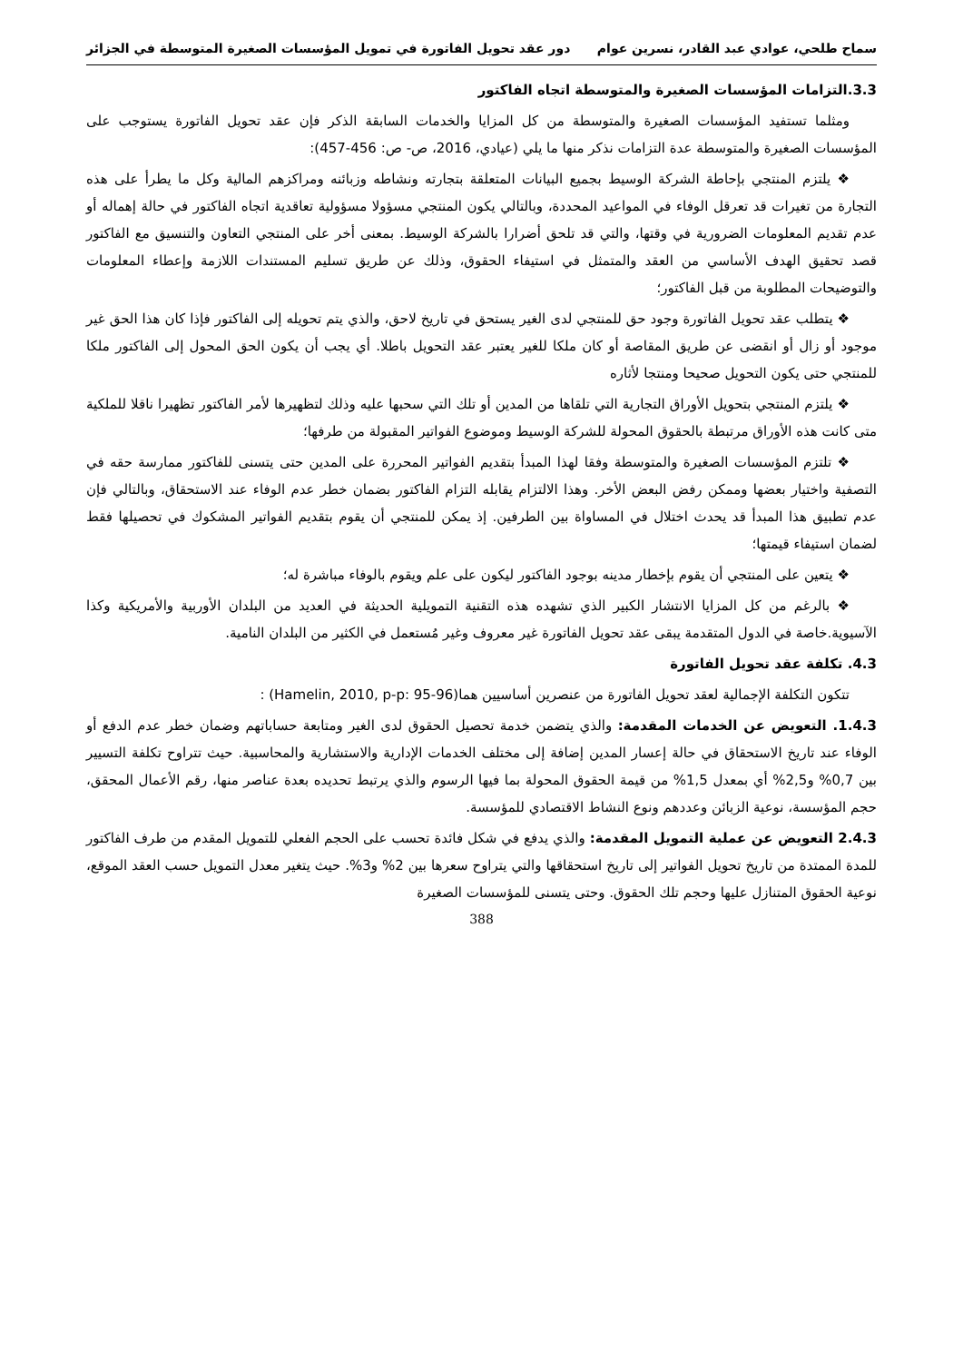سماح طلحي، عوادي عبد القادر، نسرين عوام دور عقد تحويل الفاتورة في تمويل المؤسسات الصغيرة المتوسطة في الجزائر
3.3.التزامات المؤسسات الصغيرة والمتوسطة اتجاه الفاكتور
ومثلما تستفيد المؤسسات الصغيرة والمتوسطة من كل المزايا والخدمات السابقة الذكر فإن عقد تحويل الفاتورة يستوجب على المؤسسات الصغيرة والمتوسطة عدة التزامات نذكر منها ما يلي (عيادي، 2016، ص- ص: 456-457):
❖ يلتزم المنتجي بإحاطة الشركة الوسيط بجميع البيانات المتعلقة بتجارته ونشاطه وزبائنه ومراكزهم المالية وكل ما يطرأ على هذه التجارة من تغيرات قد تعرقل الوفاء في المواعيد المحددة، وبالتالي يكون المنتجي مسؤولا مسؤولية تعاقدية اتجاه الفاكتور في حالة إهماله أو عدم تقديم المعلومات الضرورية في وقتها، والتي قد تلحق أضرارا بالشركة الوسيط. بمعنى أخر على المنتجي التعاون والتنسيق مع الفاكتور قصد تحقيق الهدف الأساسي من العقد والمتمثل في استيفاء الحقوق، وذلك عن طريق تسليم المستندات اللازمة وإعطاء المعلومات والتوضيحات المطلوبة من قبل الفاكتور؛
❖ يتطلب عقد تحويل الفاتورة وجود حق للمنتجي لدى الغير يستحق في تاريخ لاحق، والذي يتم تحويله إلى الفاكتور فإذا كان هذا الحق غير موجود أو زال أو انقضى عن طريق المقاصة أو كان ملكا للغير يعتبر عقد التحويل باطلا. أي يجب أن يكون الحق المحول إلى الفاكتور ملكا للمنتجي حتى يكون التحويل صحيحا ومنتجا لأثاره
❖ يلتزم المنتجي بتحويل الأوراق التجارية التي تلقاها من المدين أو تلك التي سحبها عليه وذلك لتظهيرها لأمر الفاكتور تظهيرا ناقلا للملكية متى كانت هذه الأوراق مرتبطة بالحقوق المحولة للشركة الوسيط وموضوع الفواتير المقبولة من طرفها؛
❖ تلتزم المؤسسات الصغيرة والمتوسطة وفقا لهذا المبدأ بتقديم الفواتير المحررة على المدين حتى يتسنى للفاكتور ممارسة حقه في التصفية واختيار بعضها وممكن رفض البعض الأخر. وهذا الالتزام يقابله التزام الفاكتور بضمان خطر عدم الوفاء عند الاستحقاق، وبالتالي فإن عدم تطبيق هذا المبدأ قد يحدث اختلال في المساواة بين الطرفين. إذ يمكن للمنتجي أن يقوم بتقديم الفواتير المشكوك في تحصيلها فقط لضمان استيفاء قيمتها؛
❖ يتعين على المنتجي أن يقوم بإخطار مدينه بوجود الفاكتور ليكون على علم ويقوم بالوفاء مباشرة له؛
❖ بالرغم من كل المزايا الانتشار الكبير الذي تشهده هذه التقنية التمويلية الحديثة في العديد من البلدان الأوربية والأمريكية وكذا الآسيوية.خاصة في الدول المتقدمة يبقى عقد تحويل الفاتورة غير معروف وغير مُستعمل في الكثير من البلدان النامية.
4.3. تكلفة عقد تحويل الفاتورة
تتكون التكلفة الإجمالية لعقد تحويل الفاتورة من عنصرين أساسيين هما(Hamelin, 2010, p-p: 95-96) :
1.4.3. التعويض عن الخدمات المقدمة: والذي يتضمن خدمة تحصيل الحقوق لدى الغير ومتابعة حساباتهم وضمان خطر عدم الدفع أو الوفاء عند تاريخ الاستحقاق في حالة إعسار المدين إضافة إلى مختلف الخدمات الإدارية والاستشارية والمحاسبية. حيث تتراوح تكلفة التسيير بين 0,7% و2,5% أي بمعدل 1,5% من قيمة الحقوق المحولة بما فيها الرسوم والذي يرتبط تحديده بعدة عناصر منها، رقم الأعمال المحقق، حجم المؤسسة، نوعية الزبائن وعددهم ونوع النشاط الاقتصادي للمؤسسة.
2.4.3 التعويض عن عملية التمويل المقدمة: والذي يدفع في شكل فائدة تحسب على الحجم الفعلي للتمويل المقدم من طرف الفاكتور للمدة الممتدة من تاريخ تحويل الفواتير إلى تاريخ استحقاقها والتي يتراوح سعرها بين 2% و3%. حيث يتغير معدل التمويل حسب العقد الموقع، نوعية الحقوق المتنازل عليها وحجم تلك الحقوق. وحتى يتسنى للمؤسسات الصغيرة
388